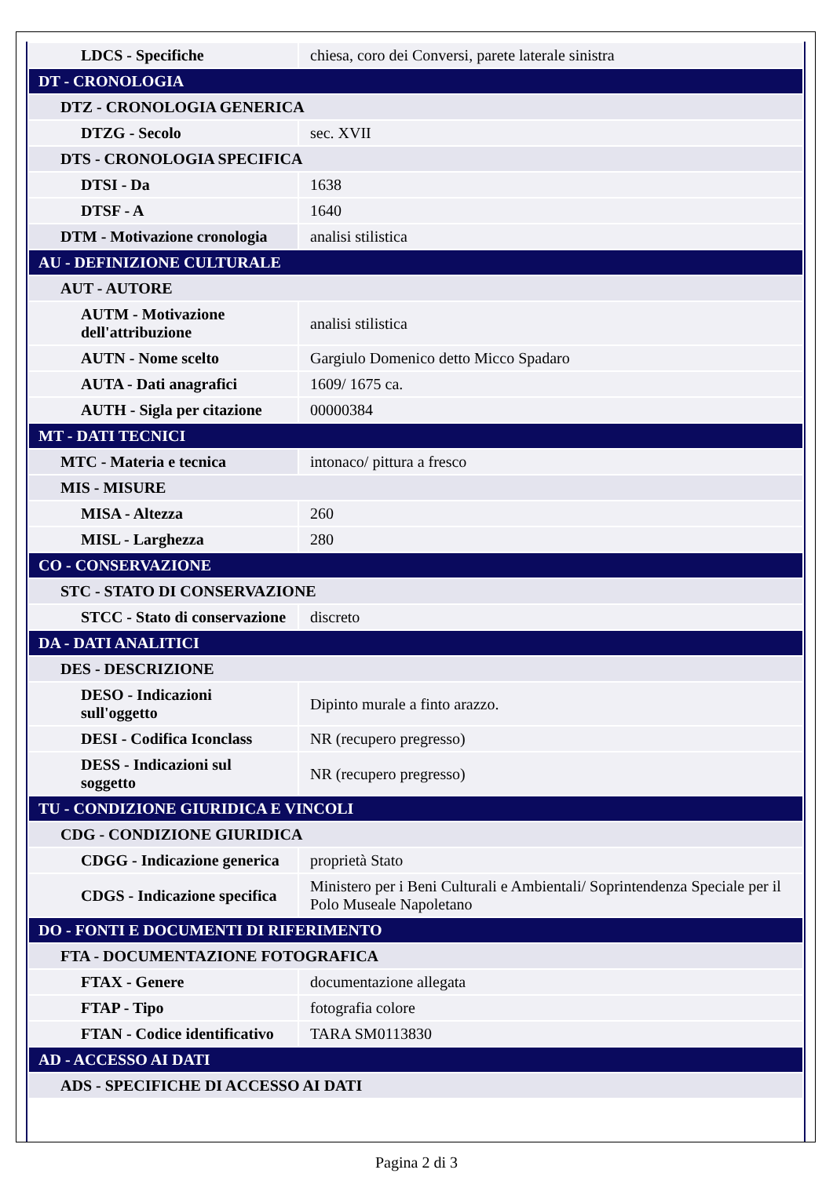| LDCS - Specifiche | chiesa, coro dei Conversi, parete laterale sinistra |
| DT - CRONOLOGIA | |
| DTZ - CRONOLOGIA GENERICA | |
| DTZG - Secolo | sec. XVII |
| DTS - CRONOLOGIA SPECIFICA | |
| DTSI - Da | 1638 |
| DTSF - A | 1640 |
| DTM - Motivazione cronologia | analisi stilistica |
| AU - DEFINIZIONE CULTURALE | |
| AUT - AUTORE | |
| AUTM - Motivazione dell'attribuzione | analisi stilistica |
| AUTN - Nome scelto | Gargiulo Domenico detto Micco Spadaro |
| AUTA - Dati anagrafici | 1609/ 1675 ca. |
| AUTH - Sigla per citazione | 00000384 |
| MT - DATI TECNICI | |
| MTC - Materia e tecnica | intonaco/ pittura a fresco |
| MIS - MISURE | |
| MISA - Altezza | 260 |
| MISL - Larghezza | 280 |
| CO - CONSERVAZIONE | |
| STC - STATO DI CONSERVAZIONE | |
| STCC - Stato di conservazione | discreto |
| DA - DATI ANALITICI | |
| DES - DESCRIZIONE | |
| DESO - Indicazioni sull'oggetto | Dipinto murale a finto arazzo. |
| DESI - Codifica Iconclass | NR (recupero pregresso) |
| DESS - Indicazioni sul soggetto | NR (recupero pregresso) |
| TU - CONDIZIONE GIURIDICA E VINCOLI | |
| CDG - CONDIZIONE GIURIDICA | |
| CDGG - Indicazione generica | proprietà Stato |
| CDGS - Indicazione specifica | Ministero per i Beni Culturali e Ambientali/ Soprintendenza Speciale per il Polo Museale Napoletano |
| DO - FONTI E DOCUMENTI DI RIFERIMENTO | |
| FTA - DOCUMENTAZIONE FOTOGRAFICA | |
| FTAX - Genere | documentazione allegata |
| FTAP - Tipo | fotografia colore |
| FTAN - Codice identificativo | TARA SM0113830 |
| AD - ACCESSO AI DATI | |
| ADS - SPECIFICHE DI ACCESSO AI DATI | |
Pagina 2 di 3